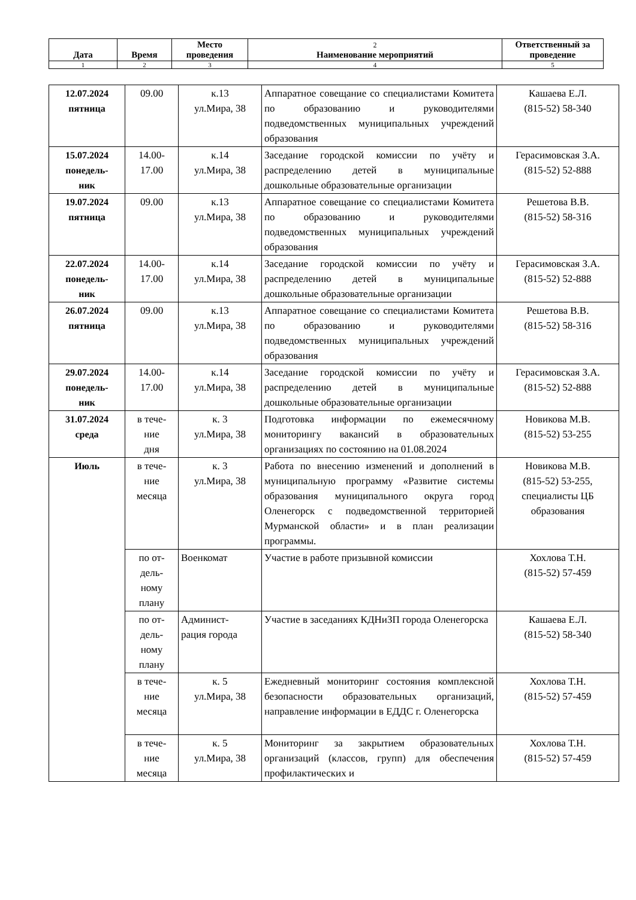| Дата | Время | Место проведения | 2 Наименование мероприятий | Ответственный за проведение |
| --- | --- | --- | --- | --- |
| 1 | 2 | 3 | 4 | 5 |
| 12.07.2024 пятница | 09.00 | к.13 ул.Мира, 38 | Аппаратное совещание со специалистами Комитета по образованию и руководителями подведомственных муниципальных учреждений образования | Кашаева Е.Л. (815-52) 58-340 |
| 15.07.2024 понедель- ник | 14.00- 17.00 | к.14 ул.Мира, 38 | Заседание городской комиссии по учёту и распределению детей в муниципальные дошкольные образовательные организации | Герасимовская З.А. (815-52) 52-888 |
| 19.07.2024 пятница | 09.00 | к.13 ул.Мира, 38 | Аппаратное совещание со специалистами Комитета по образованию и руководителями подведомственных муниципальных учреждений образования | Решетова В.В. (815-52) 58-316 |
| 22.07.2024 понедель- ник | 14.00- 17.00 | к.14 ул.Мира, 38 | Заседание городской комиссии по учёту и распределению детей в муниципальные дошкольные образовательные организации | Герасимовская З.А. (815-52) 52-888 |
| 26.07.2024 пятница | 09.00 | к.13 ул.Мира, 38 | Аппаратное совещание со специалистами Комитета по образованию и руководителями подведомственных муниципальных учреждений образования | Решетова В.В. (815-52) 58-316 |
| 29.07.2024 понедель- ник | 14.00- 17.00 | к.14 ул.Мира, 38 | Заседание городской комиссии по учёту и распределению детей в муниципальные дошкольные образовательные организации | Герасимовская З.А. (815-52) 52-888 |
| 31.07.2024 среда | в тече- ние дня | к. 3 ул.Мира, 38 | Подготовка информации по ежемесячному мониторингу вакансий в образовательных организациях по состоянию на 01.08.2024 | Новикова М.В. (815-52) 53-255 |
| Июль | в тече- ние месяца | к. 3 ул.Мира, 38 | Работа по внесению изменений и дополнений в муниципальную программу «Развитие системы образования муниципального округа город Оленегорск с подведомственной территорией Мурманской области» и в план реализации программы. | Новикова М.В. (815-52) 53-255, специалисты ЦБ образования |
| | по от- дель- ному плану | Военкомат | Участие в работе призывной комиссии | Хохлова Т.Н. (815-52) 57-459 |
| | по от- дель- ному плану | Админист- рация города | Участие в заседаниях КДНиЗП города Оленегорска | Кашаева Е.Л. (815-52) 58-340 |
| | в тече- ние месяца | к. 5 ул.Мира, 38 | Ежедневный мониторинг состояния комплексной безопасности образовательных организаций, направление информации в ЕДДС г. Оленегорска | Хохлова Т.Н. (815-52) 57-459 |
| | в тече- ние месяца | к. 5 ул.Мира, 38 | Мониторинг за закрытием образовательных организаций (классов, групп) для обеспечения профилактических и | Хохлова Т.Н. (815-52) 57-459 |